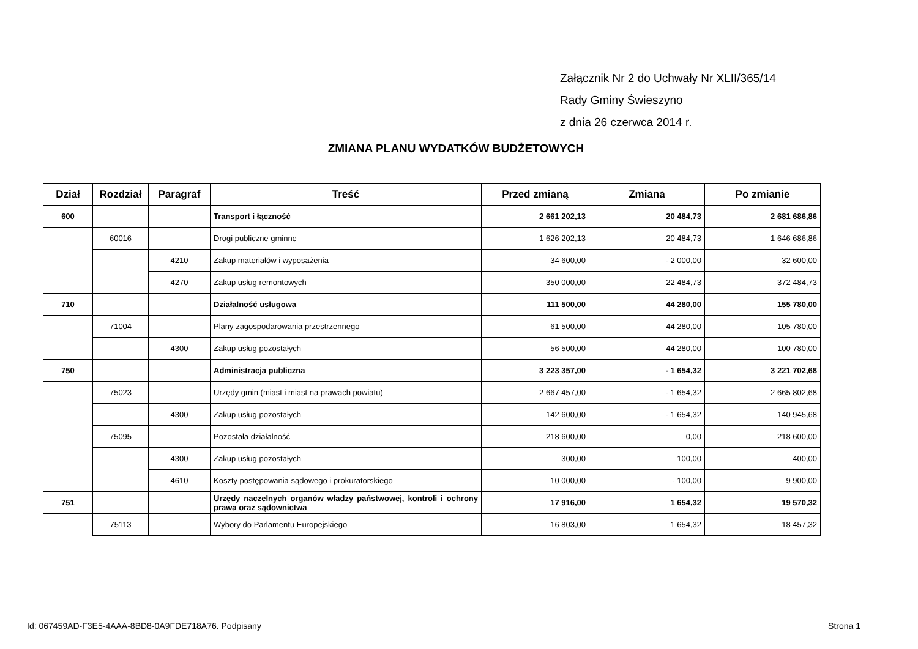Załącznik Nr 2 do Uchwały Nr XLII/365/14
Rady Gminy Świeszyno
z dnia 26 czerwca 2014 r.
ZMIANA PLANU WYDATKÓW BUDŻETOWYCH
| Dział | Rozdział | Paragraf | Treść | Przed zmianą | Zmiana | Po zmianie |
| --- | --- | --- | --- | --- | --- | --- |
| 600 | | | Transport i łączność | 2 661 202,13 | 20 484,73 | 2 681 686,86 |
| | 60016 | | Drogi publiczne gminne | 1 626 202,13 | 20 484,73 | 1 646 686,86 |
| | | 4210 | Zakup materiałów i wyposażenia | 34 600,00 | - 2 000,00 | 32 600,00 |
| | | 4270 | Zakup usług remontowych | 350 000,00 | 22 484,73 | 372 484,73 |
| 710 | | | Działalność usługowa | 111 500,00 | 44 280,00 | 155 780,00 |
| | 71004 | | Plany zagospodarowania przestrzennego | 61 500,00 | 44 280,00 | 105 780,00 |
| | | 4300 | Zakup usług pozostałych | 56 500,00 | 44 280,00 | 100 780,00 |
| 750 | | | Administracja publiczna | 3 223 357,00 | - 1 654,32 | 3 221 702,68 |
| | 75023 | | Urzędy gmin (miast i miast na prawach powiatu) | 2 667 457,00 | - 1 654,32 | 2 665 802,68 |
| | | 4300 | Zakup usług pozostałych | 142 600,00 | - 1 654,32 | 140 945,68 |
| | 75095 | | Pozostała działalność | 218 600,00 | 0,00 | 218 600,00 |
| | | 4300 | Zakup usług pozostałych | 300,00 | 100,00 | 400,00 |
| | | 4610 | Koszty postępowania sądowego i prokuratorskiego | 10 000,00 | - 100,00 | 9 900,00 |
| 751 | | | Urzędy naczelnych organów władzy państwowej, kontroli i ochrony prawa oraz sądownictwa | 17 916,00 | 1 654,32 | 19 570,32 |
| | 75113 | | Wybory do Parlamentu Europejskiego | 16 803,00 | 1 654,32 | 18 457,32 |
Id: 067459AD-F3E5-4AAA-8BD8-0A9FDE718A76. Podpisany Strona 1